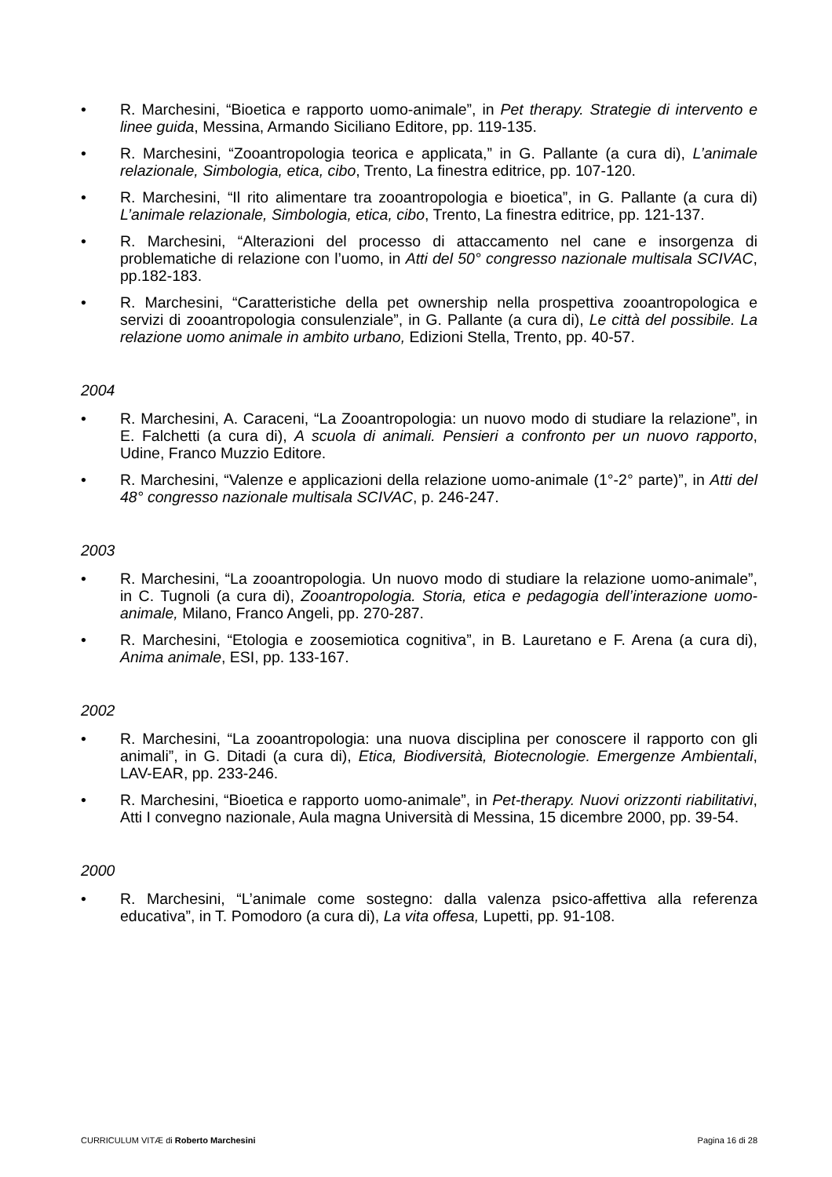• R. Marchesini, “Bioetica e rapporto uomo-animale”, in Pet therapy. Strategie di intervento e linee guida, Messina, Armando Siciliano Editore, pp. 119-135.
• R. Marchesini, “Zooantropologia teorica e applicata,” in G. Pallante (a cura di), L’animale relazionale, Simbologia, etica, cibo, Trento, La finestra editrice, pp. 107-120.
• R. Marchesini, “Il rito alimentare tra zooantropologia e bioetica”, in G. Pallante (a cura di) L’animale relazionale, Simbologia, etica, cibo, Trento, La finestra editrice, pp. 121-137.
• R. Marchesini, “Alterazioni del processo di attaccamento nel cane e insorgenza di problematiche di relazione con l’uomo, in Atti del 50° congresso nazionale multisala SCIVAC, pp.182-183.
• R. Marchesini, “Caratteristiche della pet ownership nella prospettiva zooantropologica e servizi di zooantropologia consulenziale”, in G. Pallante (a cura di), Le città del possibile. La relazione uomo animale in ambito urbano, Edizioni Stella, Trento, pp. 40-57.
2004
• R. Marchesini, A. Caraceni, “La Zooantropologia: un nuovo modo di studiare la relazione”, in E. Falchetti (a cura di), A scuola di animali. Pensieri a confronto per un nuovo rapporto, Udine, Franco Muzzio Editore.
• R. Marchesini, “Valenze e applicazioni della relazione uomo-animale (1°-2° parte)”, in Atti del 48° congresso nazionale multisala SCIVAC, p. 246-247.
2003
• R. Marchesini, “La zooantropologia. Un nuovo modo di studiare la relazione uomo-animale”, in C. Tugnoli (a cura di), Zooantropologia. Storia, etica e pedagogia dell’interazione uomo-animale, Milano, Franco Angeli, pp. 270-287.
• R. Marchesini, “Etologia e zoosemiotica cognitiva”, in B. Lauretano e F. Arena (a cura di), Anima animale, ESI, pp. 133-167.
2002
• R. Marchesini, “La zooantropologia: una nuova disciplina per conoscere il rapporto con gli animali”, in G. Ditadi (a cura di), Etica, Biodiversità, Biotecnologie. Emergenze Ambientali, LAV-EAR, pp. 233-246.
• R. Marchesini, “Bioetica e rapporto uomo-animale”, in Pet-therapy. Nuovi orizzonti riabilitativi, Atti I convegno nazionale, Aula magna Università di Messina, 15 dicembre 2000, pp. 39-54.
2000
• R. Marchesini, “L’animale come sostegno: dalla valenza psico-affettiva alla referenza educativa”, in T. Pomodoro (a cura di), La vita offesa, Lupetti, pp. 91-108.
CURRICULUM VITÆ di Roberto Marchesini Pagina 16 di 28